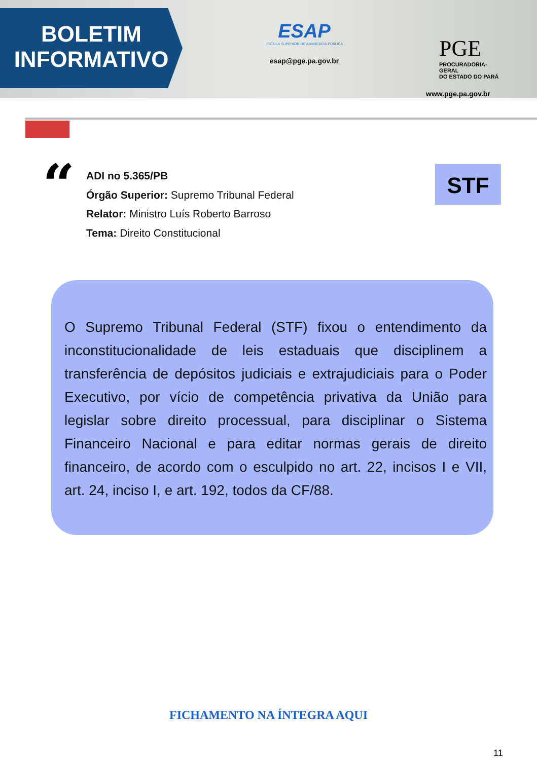BOLETIM
INFORMATIVO
ESAP
ESCOLA SUPERIOR DE ADVOCACIA PÚBLICA
esap@pge.pa.gov.br
PGE
PROCURADORIA- GERAL
DO ESTADO DO PARÁ
www.pge.pa.gov.br
“
ADI no 5.365/PB
Órgão Superior: Supremo Tribunal Federal
Relator: Ministro Luís Roberto Barroso
Tema: Direito Constitucional
STF
O Supremo Tribunal Federal (STF) fixou o entendimento da inconstitucionalidade de leis estaduais que disciplinem a transferência de depósitos judiciais e extrajudiciais para o Poder Executivo, por vício de competência privativa da União para legislar sobre direito processual, para disciplinar o Sistema Financeiro Nacional e para editar normas gerais de direito financeiro, de acordo com o esculpido no art. 22, incisos I e VII, art. 24, inciso I, e art. 192, todos da CF/88.
FICHAMENTO NA ÍNTEGRA AQUI
11